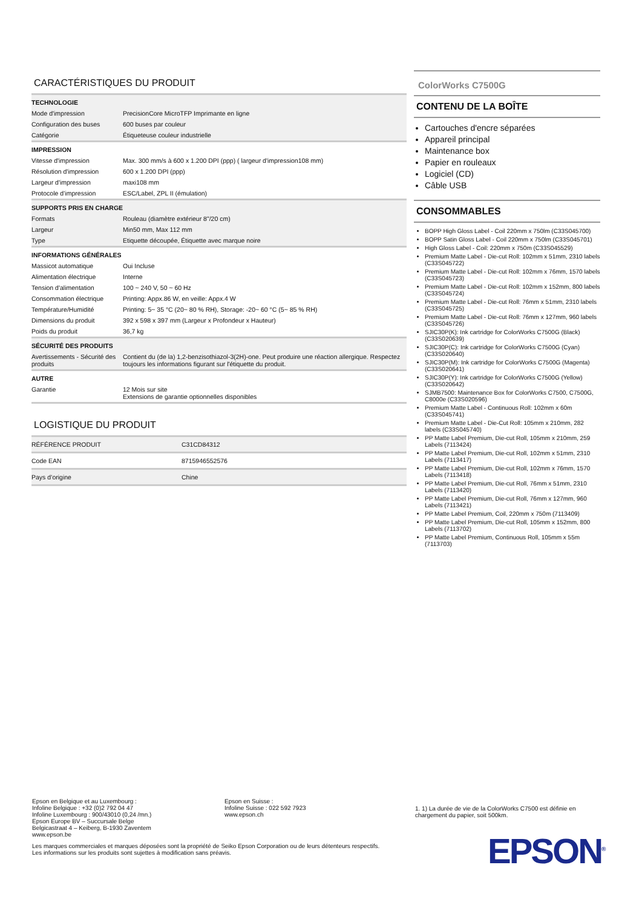CARACTÉRISTIQUES DU PRODUIT
| TECHNOLOGIE | |
| --- | --- |
| Mode d'impression | PrecisionCore MicroTFP Imprimante en ligne |
| Configuration des buses | 600 buses par couleur |
| Catégorie | Étiqueteuse couleur industrielle |
| IMPRESSION | |
| Vitesse d'impression | Max. 300 mm/s à 600 x 1.200 DPI (ppp) ( largeur d'impression108 mm) |
| Résolution d'impression | 600 x 1.200 DPI (ppp) |
| Largeur d'impression | maxi108 mm |
| Protocole d’impression | ESC/Label, ZPL II (émulation) |
| SUPPORTS PRIS EN CHARGE | |
| Formats | Rouleau (diamètre extérieur 8"/20 cm) |
| Largeur | Min50 mm, Max 112 mm |
| Type | Etiquette découpée, Étiquette avec marque noire |
| INFORMATIONS GÉNÉRALES | |
| Massicot automatique | Oui Incluse |
| Alimentation électrique | Interne |
| Tension d'alimentation | 100 ~ 240 V, 50 ~ 60 Hz |
| Consommation électrique | Printing: Appx.86 W, en veille: Appx.4 W |
| Température/Humidité | Printing: 5~ 35 °C (20~ 80 % RH), Storage: -20~ 60 °C (5~ 85 % RH) |
| Dimensions du produit | 392 x 598 x 397 mm (Largeur x Profondeur x Hauteur) |
| Poids du produit | 36,7 kg |
| SÉCURITÉ DES PRODUITS | |
| Avertissements - Sécurité des produits | Contient du (de la) 1,2-benzisothiazol-3(2H)-one. Peut produire une réaction allergique. Respectez toujours les informations figurant sur l'étiquette du produit. |
| AUTRE | |
| Garantie | 12 Mois sur site Extensions de garantie optionnelles disponibles |
LOGISTIQUE DU PRODUIT
| RÉFÉRENCE PRODUIT | C31CD84312 |
| Code EAN | 8715946552576 |
| Pays d’origine | Chine |
ColorWorks C7500G
CONTENU DE LA BOÎTE
Cartouches d'encre séparées
Appareil principal
Maintenance box
Papier en rouleaux
Logiciel (CD)
Câble USB
CONSOMMABLES
BOPP High Gloss Label - Coil 220mm x 750lm (C33S045700)
BOPP Satin Gloss Label - Coil 220mm x 750lm (C33S045701)
High Gloss Label - Coil: 220mm x 750m (C33S045529)
Premium Matte Label - Die-cut Roll: 102mm x 51mm, 2310 labels (C33S045722)
Premium Matte Label - Die-cut Roll: 102mm x 76mm, 1570 labels (C33S045723)
Premium Matte Label - Die-cut Roll: 102mm x 152mm, 800 labels (C33S045724)
Premium Matte Label - Die-cut Roll: 76mm x 51mm, 2310 labels (C33S045725)
Premium Matte Label - Die-cut Roll: 76mm x 127mm, 960 labels (C33S045726)
SJIC30P(K): Ink cartridge for ColorWorks C7500G (Black) (C33S020639)
SJIC30P(C): Ink cartridge for ColorWorks C7500G (Cyan) (C33S020640)
SJIC30P(M): Ink cartridge for ColorWorks C7500G (Magenta) (C33S020641)
SJIC30P(Y): Ink cartridge for ColorWorks C7500G (Yellow) (C33S020642)
SJMB7500: Maintenance Box for ColorWorks C7500, C7500G, C8000e (C33S020596)
Premium Matte Label - Continuous Roll: 102mm x 60m (C33S045741)
Premium Matte Label - Die-Cut Roll: 105mm x 210mm, 282 labels (C33S045740)
PP Matte Label Premium, Die-cut Roll, 105mm x 210mm, 259 Labels (7113424)
PP Matte Label Premium, Die-cut Roll, 102mm x 51mm, 2310 Labels (7113417)
PP Matte Label Premium, Die-cut Roll, 102mm x 76mm, 1570 Labels (7113418)
PP Matte Label Premium, Die-cut Roll, 76mm x 51mm, 2310 Labels (7113420)
PP Matte Label Premium, Die-cut Roll, 76mm x 127mm, 960 Labels (7113421)
PP Matte Label Premium, Coil, 220mm x 750m (7113409)
PP Matte Label Premium, Die-cut Roll, 105mm x 152mm, 800 Labels (7113702)
PP Matte Label Premium, Continuous Roll, 105mm x 55m (7113703)
Epson en Belgique et au Luxembourg :
Infoline Belgique : +32 (0)2 792 04 47
Infoline Luxembourg : 900/43010 (0,24 /mn.)
Epson Europe BV – Succursale Belge
Belgicastraat 4 – Keiberg, B-1930 Zaventem
www.epson.be
Epson en Suisse :
Infoline Suisse : 022 592 7923
www.epson.ch
Les marques commerciales et marques déposées sont la propriété de Seiko Epson Corporation ou de leurs détenteurs respectifs.
Les informations sur les produits sont sujettes à modification sans préavis.
1. 1) La durée de vie de la ColorWorks C7500 est définie en chargement du papier, soit 500km.
EPSON<sup>®</sup>